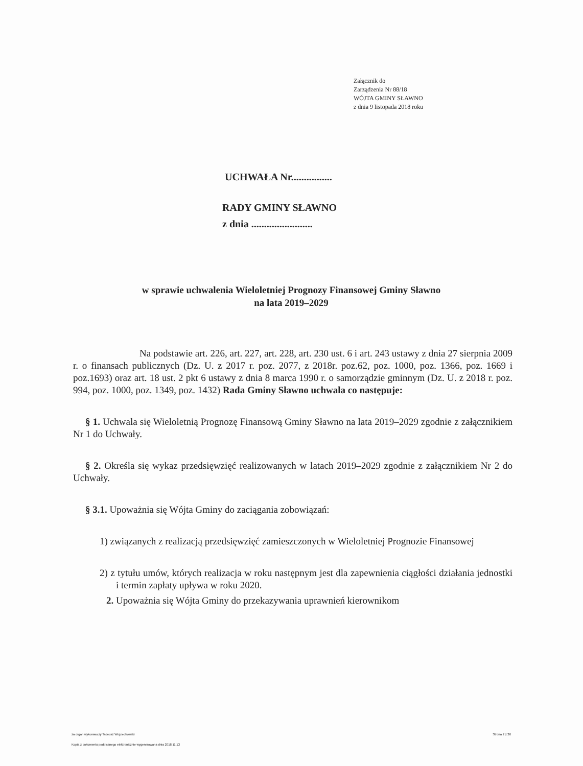Załącznik do
Zarządzenia Nr 88/18
WÓJTA GMINY SŁAWNO
z dnia 9 listopada 2018 roku
UCHWAŁA Nr................
RADY GMINY SŁAWNO
z dnia ........................
w sprawie uchwalenia Wieloletniej Prognozy Finansowej Gminy Sławno
na lata 2019–2029
Na podstawie art. 226, art. 227, art. 228, art. 230 ust. 6 i art. 243 ustawy z dnia 27 sierpnia 2009 r. o finansach publicznych (Dz. U. z 2017 r. poz. 2077, z 2018r. poz.62, poz. 1000, poz. 1366, poz. 1669 i poz.1693) oraz art. 18 ust. 2 pkt 6 ustawy z dnia 8 marca 1990 r. o samorządzie gminnym (Dz. U. z 2018 r. poz. 994, poz. 1000, poz. 1349, poz. 1432) Rada Gminy Sławno uchwala co następuje:
§ 1. Uchwala się Wieloletnią Prognozę Finansową Gminy Sławno na lata 2019–2029 zgodnie z załącznikiem Nr 1 do Uchwały.
§ 2. Określa się wykaz przedsięwzięć realizowanych w latach 2019–2029 zgodnie z załącznikiem Nr 2 do Uchwały.
§ 3.1. Upoważnia się Wójta Gminy do zaciągania zobowiązań:
1) związanych z realizacją przedsięwzięć zamieszczonych w Wieloletniej Prognozie Finansowej
2) z tytułu umów, których realizacja w roku następnym jest dla zapewnienia ciągłości działania jednostki i termin zapłaty upływa w roku 2020.
2. Upoważnia się Wójta Gminy do przekazywania uprawnień kierownikom
za organ wykonawczy Tadeusz Wojciechowski Strona 2 z 26
Kopia z dokumentu podpisanego elektronicznie wygenerowana dnia 2018.11.13